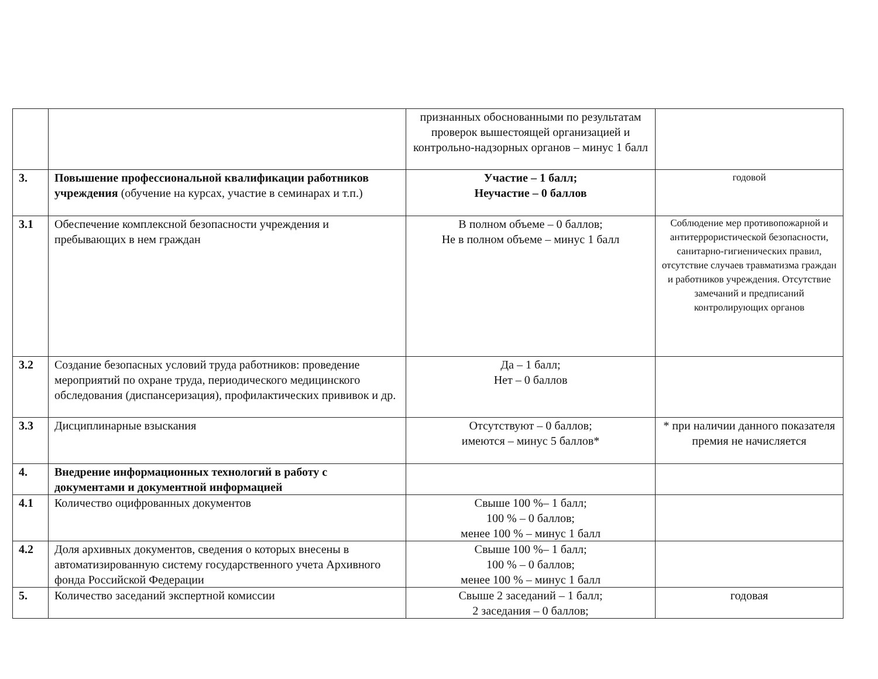| | | признанных обоснованными по результатам проверок вышестоящей организацией и контрольно-надзорных органов – минус 1 балл | |
| 3. | Повышение профессиональной квалификации работников учреждения (обучение на курсах, участие в семинарах и т.п.) | Участие – 1 балл; Неучастие – 0 баллов | годовой |
| 3.1 | Обеспечение комплексной безопасности учреждения и пребывающих в нем граждан | В полном объеме – 0 баллов; Не в полном объеме – минус 1 балл | Соблюдение мер противопожарной и антитеррористической безопасности, санитарно-гигиенических правил, отсутствие случаев травматизма граждан и работников учреждения. Отсутствие замечаний и предписаний контролирующих органов |
| 3.2 | Создание безопасных условий труда работников: проведение мероприятий по охране труда, периодического медицинского обследования (диспансеризация), профилактических прививок и др. | Да – 1 балл; Нет – 0 баллов | |
| 3.3 | Дисциплинарные взыскания | Отсутствуют – 0 баллов; имеются – минус 5 баллов* | * при наличии данного показателя премия не начисляется |
| 4. | Внедрение информационных технологий в работу с документами и документной информацией | | |
| 4.1 | Количество оцифрованных документов | Свыше 100 %– 1 балл; 100 % – 0 баллов; менее 100 % – минус 1 балл | |
| 4.2 | Доля архивных документов, сведения о которых внесены в автоматизированную систему государственного учета Архивного фонда Российской Федерации | Свыше 100 %– 1 балл; 100 % – 0 баллов; менее 100 % – минус 1 балл | |
| 5. | Количество заседаний экспертной комиссии | Свыше 2 заседаний – 1 балл; 2 заседания – 0 баллов; | годовая |